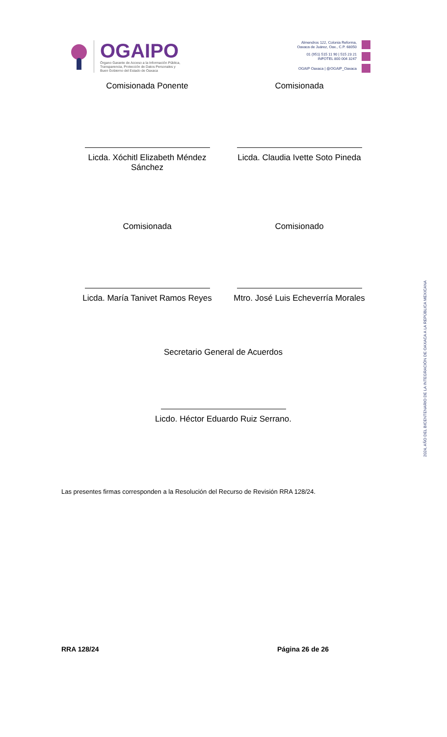OGAIPO
Órgano Garante de Acceso a la Información Pública,
Transparencia, Protección de Datos Personales y
Buen Gobierno del Estado de Oaxaca
Almendros 122, Colonia Reforma,
Oaxaca de Juárez, Oax., C.P. 68050
01 (951) 515 11 90 | 515 23 21
INFOTEL 800 004 3247
OGAIP Oaxaca | @OGAIP_Oaxaca
Comisionada Ponente Comisionada
Licda. Xóchitl Elizabeth Méndez Sánchez
Licda. Claudia Ivette Soto Pineda
Comisionada Comisionado
Licda. María Tanivet Ramos Reyes
Mtro. José Luis Echeverría Morales
Secretario General de Acuerdos
Licdo. Héctor Eduardo Ruiz Serrano.
Las presentes firmas corresponden a la Resolución del Recurso de Revisión RRA 128/24.
2024, AÑO DEL BICENTENARIO DE LA INTEGRACIÓN DE OAXACA A LA REPÚBLICA MEXICANA
RRA 128/24 Página 26 de 26